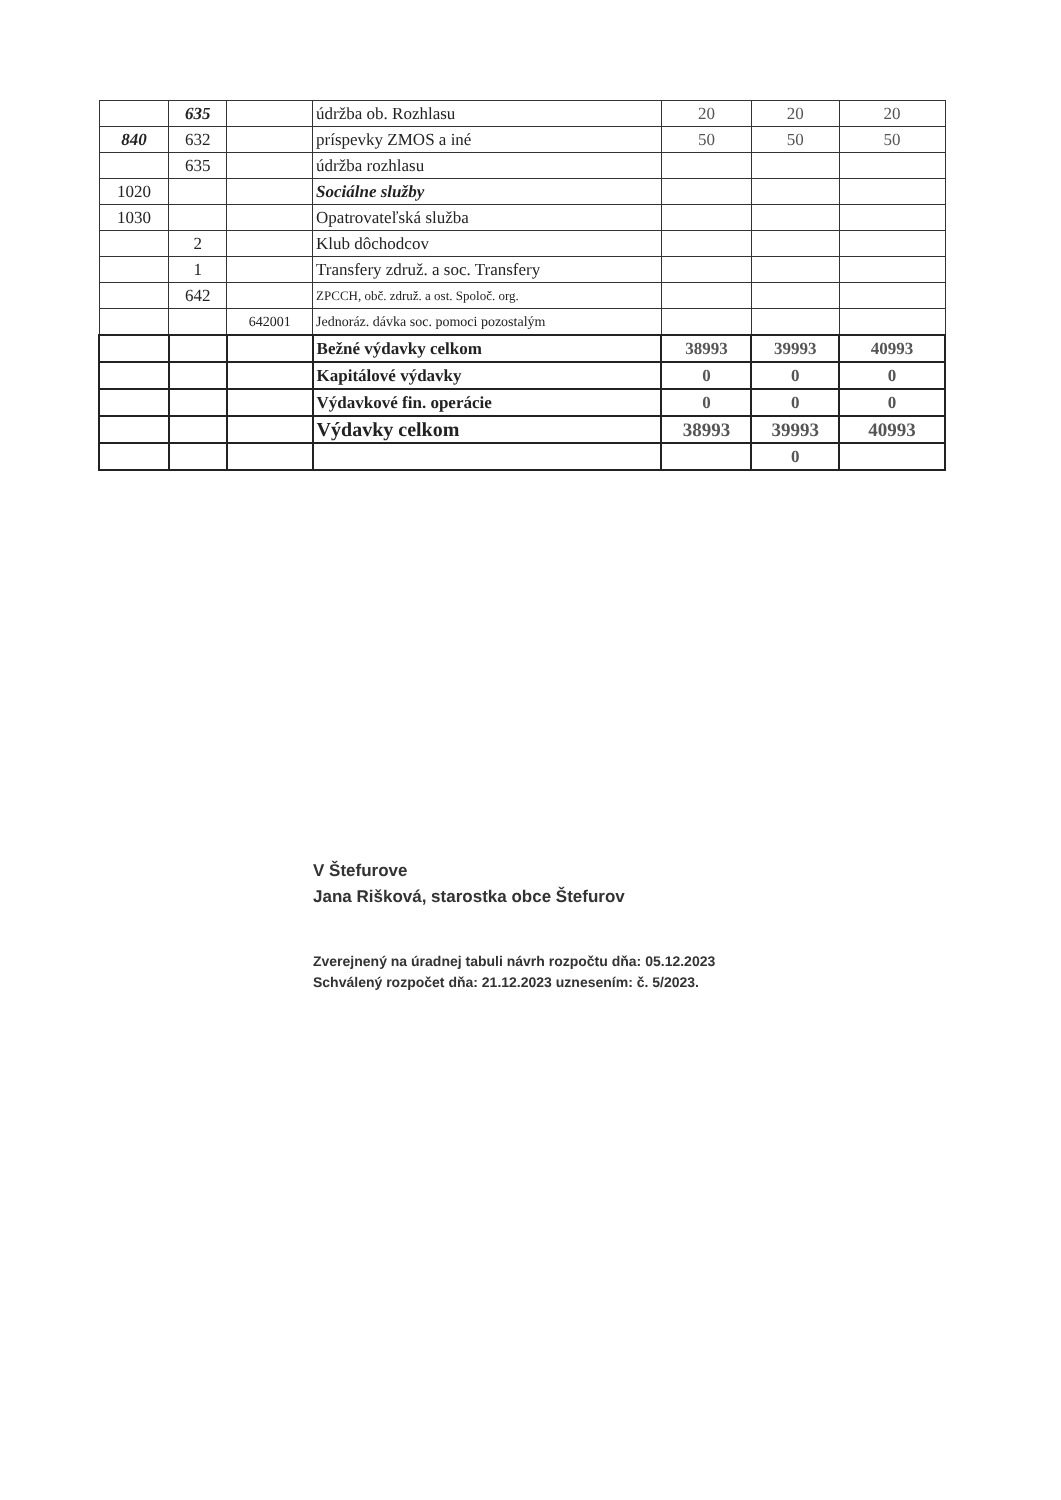| | 635 | | údržba ob. Rozhlasu | 20 | 20 | 20 |
| 840 | 632 | | príspevky ZMOS a iné | 50 | 50 | 50 |
| | 635 | | údržba rozhlasu | | | |
| 1020 | | | Sociálne služby | | | |
| 1030 | | | Opatrovateľská služba | | | |
| | 2 | | Klub dôchodcov | | | |
| | 1 | | Transfery združ. a soc. Transfery | | | |
| | 642 | | ZPCCH, obč. združ. a ost. Spoloč. org. | | | |
| | | 642001 | Jednoráz. dávka soc. pomoci pozostalým | | | |
| | | | Bežné výdavky celkom | 38993 | 39993 | 40993 |
| | | | Kapitálové výdavky | 0 | 0 | 0 |
| | | | Výdavkové fin. operácie | 0 | 0 | 0 |
| | | | Výdavky celkom | 38993 | 39993 | 40993 |
| | | | | | 0 | |
V Štefurove
Jana Rišková, starostka obce Štefurov
Zverejnený na úradnej tabuli návrh rozpočtu dňa: 05.12.2023
Schválený rozpočet dňa: 21.12.2023 uznesením: č. 5/2023.